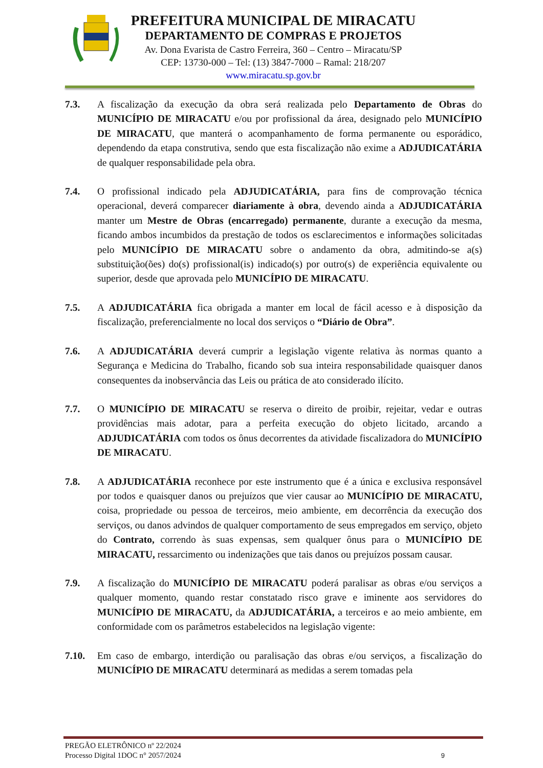PREFEITURA MUNICIPAL DE MIRACATU
DEPARTAMENTO DE COMPRAS E PROJETOS
Av. Dona Evarista de Castro Ferreira, 360 – Centro – Miracatu/SP
CEP: 13730-000 – Tel: (13) 3847-7000 – Ramal: 218/207
www.miracatu.sp.gov.br
7.3. A fiscalização da execução da obra será realizada pelo Departamento de Obras do MUNICÍPIO DE MIRACATU e/ou por profissional da área, designado pelo MUNICÍPIO DE MIRACATU, que manterá o acompanhamento de forma permanente ou esporádico, dependendo da etapa construtiva, sendo que esta fiscalização não exime a ADJUDICATÁRIA de qualquer responsabilidade pela obra.
7.4. O profissional indicado pela ADJUDICATÁRIA, para fins de comprovação técnica operacional, deverá comparecer diariamente à obra, devendo ainda a ADJUDICATÁRIA manter um Mestre de Obras (encarregado) permanente, durante a execução da mesma, ficando ambos incumbidos da prestação de todos os esclarecimentos e informações solicitadas pelo MUNICÍPIO DE MIRACATU sobre o andamento da obra, admitindo-se a(s) substituição(ões) do(s) profissional(is) indicado(s) por outro(s) de experiência equivalente ou superior, desde que aprovada pelo MUNICÍPIO DE MIRACATU.
7.5. A ADJUDICATÁRIA fica obrigada a manter em local de fácil acesso e à disposição da fiscalização, preferencialmente no local dos serviços o “Diário de Obra”.
7.6. A ADJUDICATÁRIA deverá cumprir a legislação vigente relativa às normas quanto a Segurança e Medicina do Trabalho, ficando sob sua inteira responsabilidade quaisquer danos consequentes da inobservância das Leis ou prática de ato considerado ilícito.
7.7. O MUNICÍPIO DE MIRACATU se reserva o direito de proibir, rejeitar, vedar e outras providências mais adotar, para a perfeita execução do objeto licitado, arcando a ADJUDICATÁRIA com todos os ônus decorrentes da atividade fiscalizadora do MUNICÍPIO DE MIRACATU.
7.8. A ADJUDICATÁRIA reconhece por este instrumento que é a única e exclusiva responsável por todos e quaisquer danos ou prejuízos que vier causar ao MUNICÍPIO DE MIRACATU, coisa, propriedade ou pessoa de terceiros, meio ambiente, em decorrência da execução dos serviços, ou danos advindos de qualquer comportamento de seus empregados em serviço, objeto do Contrato, correndo às suas expensas, sem qualquer ônus para o MUNICÍPIO DE MIRACATU, ressarcimento ou indenizações que tais danos ou prejuízos possam causar.
7.9. A fiscalização do MUNICÍPIO DE MIRACATU poderá paralisar as obras e/ou serviços a qualquer momento, quando restar constatado risco grave e iminente aos servidores do MUNICÍPIO DE MIRACATU, da ADJUDICATÁRIA, a terceiros e ao meio ambiente, em conformidade com os parâmetros estabelecidos na legislação vigente:
7.10. Em caso de embargo, interdição ou paralisação das obras e/ou serviços, a fiscalização do MUNICÍPIO DE MIRACATU determinará as medidas a serem tomadas pela
PREGÃO ELETRÔNICO nº 22/2024
Processo Digital 1DOC n° 2057/2024
9